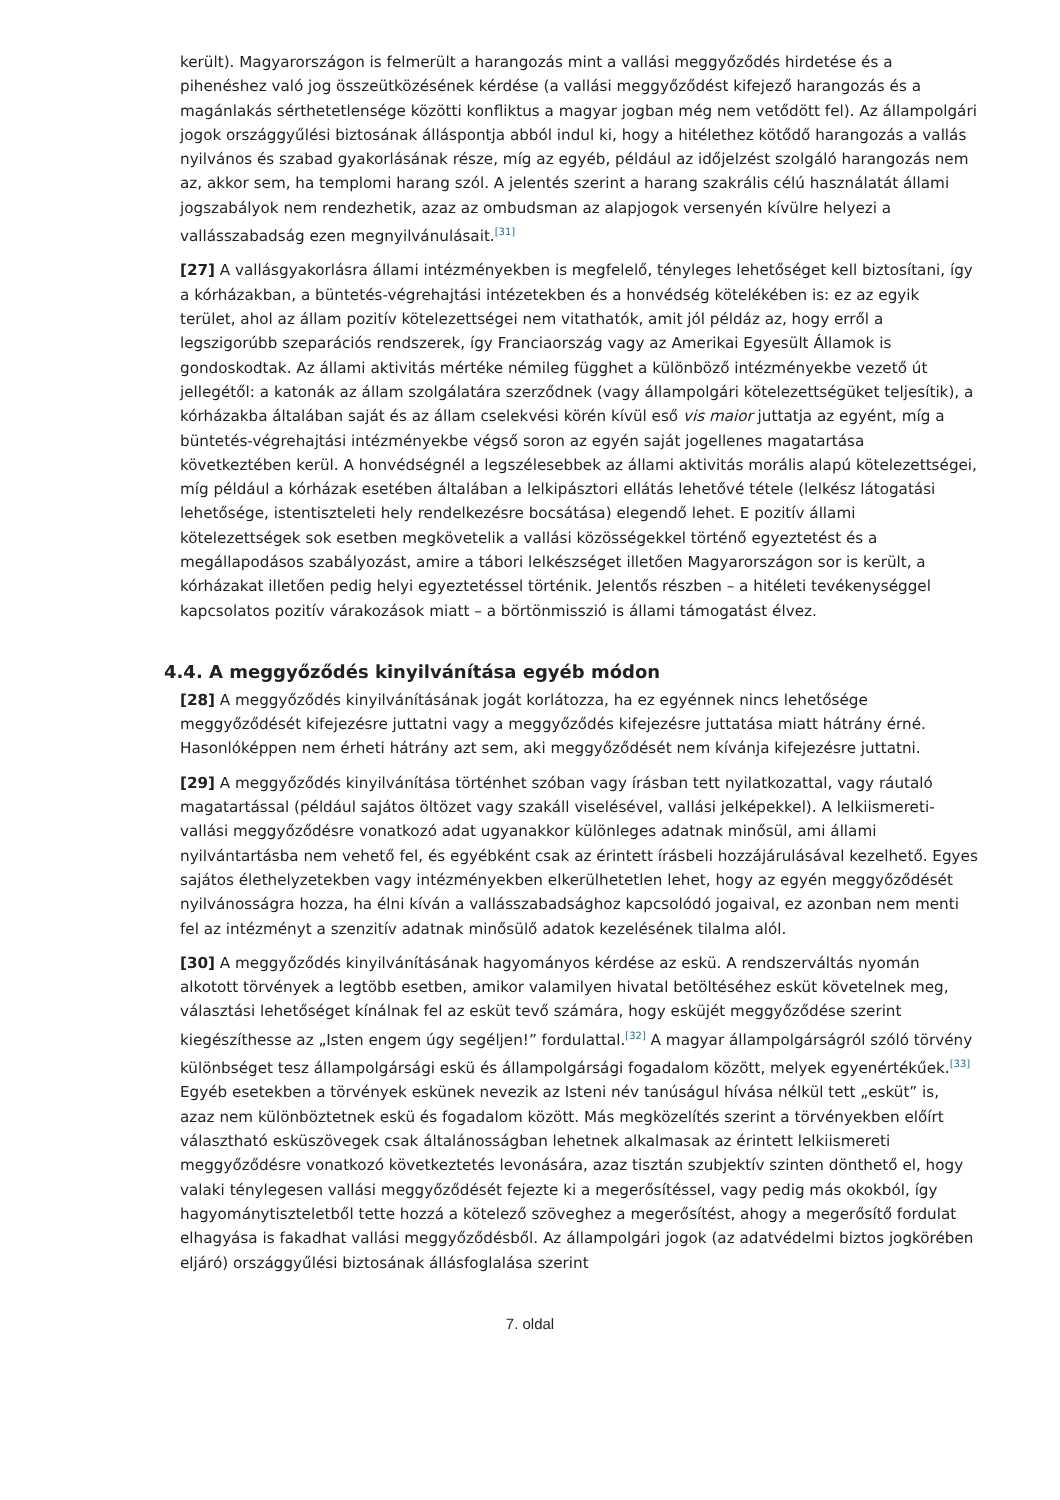került). Magyarországon is felmerült a harangozás mint a vallási meggyőződés hirdetése és a pihenéshez való jog összeütközésének kérdése (a vallási meggyőződést kifejező harangozás és a magánlakás sérthetetlensége közötti konfliktus a magyar jogban még nem vetődött fel). Az állampolgári jogok országgyűlési biztosának álláspontja abból indul ki, hogy a hitélethez kötődő harangozás a vallás nyilvános és szabad gyakorlásának része, míg az egyéb, például az időjelzést szolgáló harangozás nem az, akkor sem, ha templomi harang szól. A jelentés szerint a harang szakrális célú használatát állami jogszabályok nem rendezhetik, azaz az ombudsman az alapjogok versenyén kívülre helyezi a vallásszabadság ezen megnyilvánulásait.<sup>[31]</sup>
[27] A vallásgyakorlásra állami intézményekben is megfelelő, tényleges lehetőséget kell biztosítani, így a kórházakban, a büntetés-végrehajtási intézetekben és a honvédség kötelékében is: ez az egyik terület, ahol az állam pozitív kötelezettségei nem vitathatók, amit jól példáz az, hogy erről a legszigorúbb szeparációs rendszerek, így Franciaország vagy az Amerikai Egyesült Államok is gondoskodtak. Az állami aktivitás mértéke némileg függhet a különböző intézményekbe vezető út jellegétől: a katonák az állam szolgálatára szerződnek (vagy állampolgári kötelezettségüket teljesítik), a kórházakba általában saját és az állam cselekvési körén kívül eső vis maior juttatja az egyént, míg a büntetés-végrehajtási intézményekbe végső soron az egyén saját jogellenes magatartása következtében kerül. A honvédségnél a legszélesebbek az állami aktivitás morális alapú kötelezettségei, míg például a kórházak esetében általában a lelkipásztori ellátás lehetővé tétele (lelkész látogatási lehetősége, istentiszteleti hely rendelkezésre bocsátása) elegendő lehet. E pozitív állami kötelezettségek sok esetben megkövetelik a vallási közösségekkel történő egyeztetést és a megállapodásos szabályozást, amire a tábori lelkészséget illetően Magyarországon sor is került, a kórházakat illetően pedig helyi egyeztetéssel történik. Jelentős részben – a hitéleti tevékenységgel kapcsolatos pozitív várakozások miatt – a börtönmisszió is állami támogatást élvez.
4.4. A meggyőződés kinyilvánítása egyéb módon
[28] A meggyőződés kinyilvánításának jogát korlátozza, ha ez egyénnek nincs lehetősége meggyőződését kifejezésre juttatni vagy a meggyőződés kifejezésre juttatása miatt hátrány érné. Hasonlóképpen nem érheti hátrány azt sem, aki meggyőződését nem kívánja kifejezésre juttatni.
[29] A meggyőződés kinyilvánítása történhet szóban vagy írásban tett nyilatkozattal, vagy ráutaló magatartással (például sajátos öltözet vagy szakáll viselésével, vallási jelképekkel). A lelkiismereti-vallási meggyőződésre vonatkozó adat ugyanakkor különleges adatnak minősül, ami állami nyilvántartásba nem vehető fel, és egyébként csak az érintett írásbeli hozzájárulásával kezelhető. Egyes sajátos élethelyzetekben vagy intézményekben elkerülhetetlen lehet, hogy az egyén meggyőződését nyilvánosságra hozza, ha élni kíván a vallásszabadsághoz kapcsolódó jogaival, ez azonban nem menti fel az intézményt a szenzitív adatnak minősülő adatok kezelésének tilalma alól.
[30] A meggyőződés kinyilvánításának hagyományos kérdése az eskü. A rendszerváltás nyomán alkotott törvények a legtöbb esetben, amikor valamilyen hivatal betöltéséhez esküt követelnek meg, választási lehetőséget kínálnak fel az esküt tevő számára, hogy esküjét meggyőződése szerint kiegészíthesse az „Isten engem úgy segéljen!” fordulattal.<sup>[32]</sup> A magyar állampolgárságról szóló törvény különbséget tesz állampolgársági eskü és állampolgársági fogadalom között, melyek egyenértékűek.<sup>[33]</sup> Egyéb esetekben a törvények eskünek nevezik az Isteni név tanúságul hívása nélkül tett „esküt” is, azaz nem különböztetnek eskü és fogadalom között. Más megközelítés szerint a törvényekben előírt választható esküszövegek csak általánosságban lehetnek alkalmasak az érintett lelkiismereti meggyőződésre vonatkozó következtetés levonására, azaz tisztán szubjektív szinten dönthető el, hogy valaki ténylegesen vallási meggyőződését fejezte ki a megerősítéssel, vagy pedig más okokból, így hagyománytiszteletből tette hozzá a kötelező szöveghez a megerősítést, ahogy a megerősítő fordulat elhagyása is fakadhat vallási meggyőződésből. Az állampolgári jogok (az adatvédelmi biztos jogkörében eljáró) országgyűlési biztosának állásfoglalása szerint
7. oldal